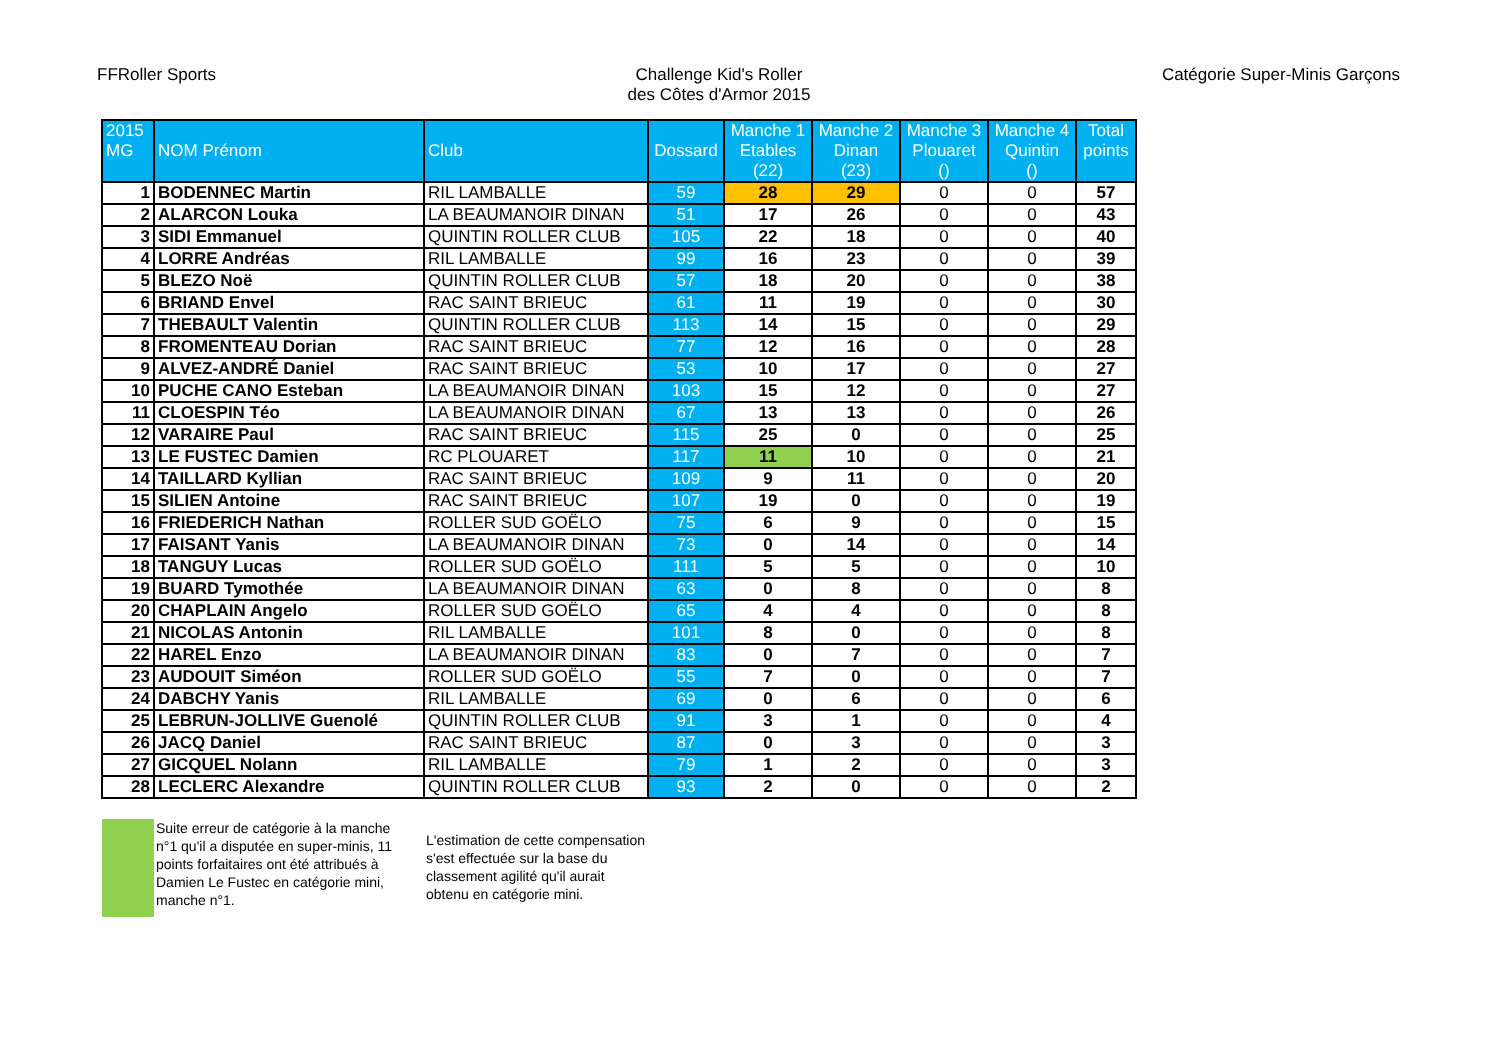FFRoller Sports Challenge Kid's Roller
des Côtes d'Armor 2015
Catégorie Super-Minis Garçons
| 2015 MG | NOM Prénom | Club | Dossard | Manche 1 Etables (22) | Manche 2 Dinan (23) | Manche 3 Plouaret () | Manche 4 Quintin () | Total points |
| --- | --- | --- | --- | --- | --- | --- | --- | --- |
| 1 | BODENNEC Martin | RIL LAMBALLE | 59 | 28 | 29 | 0 | 0 | 57 |
| 2 | ALARCON Louka | LA BEAUMANOIR DINAN | 51 | 17 | 26 | 0 | 0 | 43 |
| 3 | SIDI Emmanuel | QUINTIN ROLLER CLUB | 105 | 22 | 18 | 0 | 0 | 40 |
| 4 | LORRE Andréas | RIL LAMBALLE | 99 | 16 | 23 | 0 | 0 | 39 |
| 5 | BLEZO Noë | QUINTIN ROLLER CLUB | 57 | 18 | 20 | 0 | 0 | 38 |
| 6 | BRIAND Envel | RAC SAINT BRIEUC | 61 | 11 | 19 | 0 | 0 | 30 |
| 7 | THEBAULT Valentin | QUINTIN ROLLER CLUB | 113 | 14 | 15 | 0 | 0 | 29 |
| 8 | FROMENTEAU Dorian | RAC SAINT BRIEUC | 77 | 12 | 16 | 0 | 0 | 28 |
| 9 | ALVEZ-ANDRÉ Daniel | RAC SAINT BRIEUC | 53 | 10 | 17 | 0 | 0 | 27 |
| 10 | PUCHE CANO Esteban | LA BEAUMANOIR DINAN | 103 | 15 | 12 | 0 | 0 | 27 |
| 11 | CLOESPIN Téo | LA BEAUMANOIR DINAN | 67 | 13 | 13 | 0 | 0 | 26 |
| 12 | VARAIRE Paul | RAC SAINT BRIEUC | 115 | 25 | 0 | 0 | 0 | 25 |
| 13 | LE FUSTEC Damien | RC PLOUARET | 117 | 11 | 10 | 0 | 0 | 21 |
| 14 | TAILLARD Kyllian | RAC SAINT BRIEUC | 109 | 9 | 11 | 0 | 0 | 20 |
| 15 | SILIEN Antoine | RAC SAINT BRIEUC | 107 | 19 | 0 | 0 | 0 | 19 |
| 16 | FRIEDERICH Nathan | ROLLER SUD GOËLO | 75 | 6 | 9 | 0 | 0 | 15 |
| 17 | FAISANT Yanis | LA BEAUMANOIR DINAN | 73 | 0 | 14 | 0 | 0 | 14 |
| 18 | TANGUY Lucas | ROLLER SUD GOËLO | 111 | 5 | 5 | 0 | 0 | 10 |
| 19 | BUARD Tymothée | LA BEAUMANOIR DINAN | 63 | 0 | 8 | 0 | 0 | 8 |
| 20 | CHAPLAIN Angelo | ROLLER SUD GOËLO | 65 | 4 | 4 | 0 | 0 | 8 |
| 21 | NICOLAS Antonin | RIL LAMBALLE | 101 | 8 | 0 | 0 | 0 | 8 |
| 22 | HAREL Enzo | LA BEAUMANOIR DINAN | 83 | 0 | 7 | 0 | 0 | 7 |
| 23 | AUDOUIT Siméon | ROLLER SUD GOËLO | 55 | 7 | 0 | 0 | 0 | 7 |
| 24 | DABCHY Yanis | RIL LAMBALLE | 69 | 0 | 6 | 0 | 0 | 6 |
| 25 | LEBRUN-JOLLIVE Guenolé | QUINTIN ROLLER CLUB | 91 | 3 | 1 | 0 | 0 | 4 |
| 26 | JACQ Daniel | RAC SAINT BRIEUC | 87 | 0 | 3 | 0 | 0 | 3 |
| 27 | GICQUEL Nolann | RIL LAMBALLE | 79 | 1 | 2 | 0 | 0 | 3 |
| 28 | LECLERC Alexandre | QUINTIN ROLLER CLUB | 93 | 2 | 0 | 0 | 0 | 2 |
Suite erreur de catégorie à la manche n°1 qu'il a disputée en super-minis, 11 points forfaitaires ont été attribués à Damien Le Fustec en catégorie mini, manche n°1.
L'estimation de cette compensation s'est effectuée sur la base du classement agilité qu'il aurait obtenu en catégorie mini.